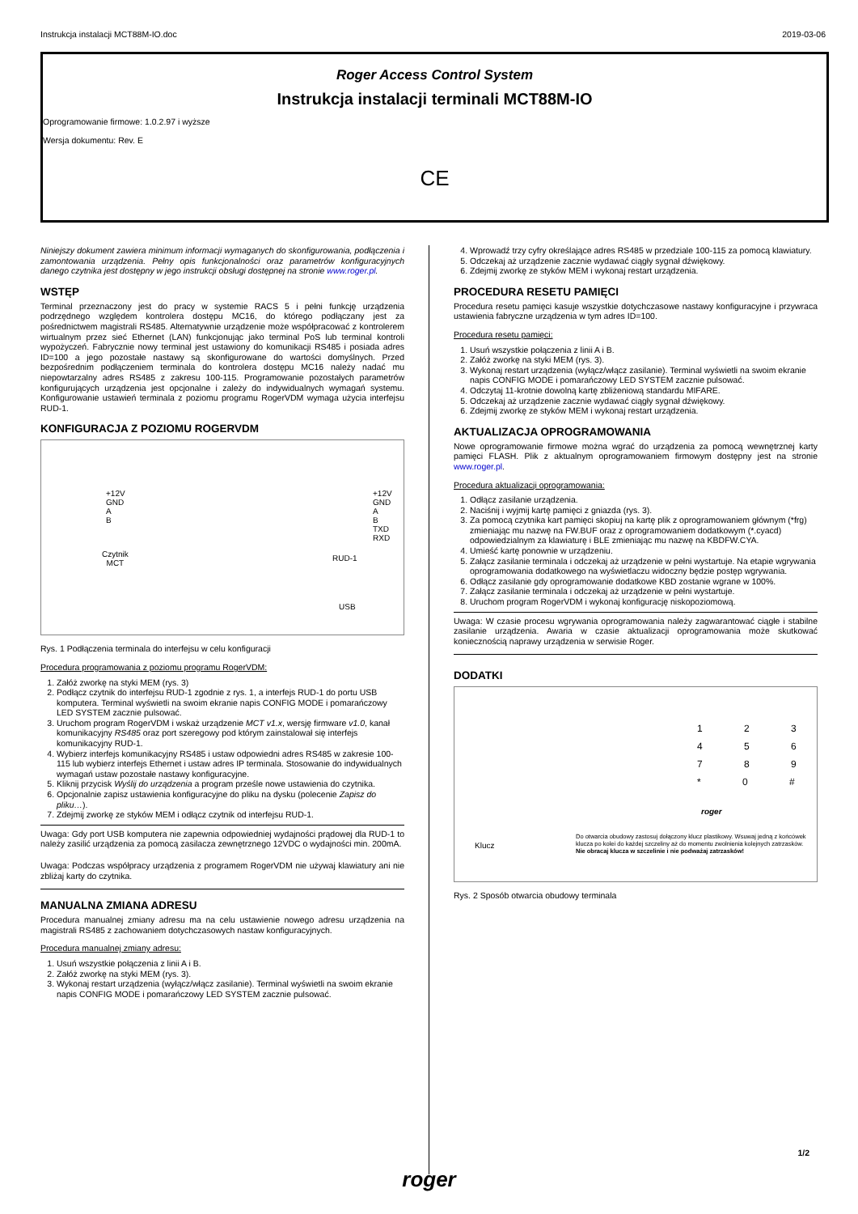Instrukcja instalacji MCT88M-IO.doc 2019-03-06
Roger Access Control System
Instrukcja instalacji terminali MCT88M-IO
Oprogramowanie firmowe: 1.0.2.97 i wyższe
Wersja dokumentu: Rev. E
CE
Niniejszy dokument zawiera minimum informacji wymaganych do skonfigurowania, podłączenia i zamontowania urządzenia. Pełny opis funkcjonalności oraz parametrów konfiguracyjnych danego czytnika jest dostępny w jego instrukcji obsługi dostępnej na stronie www.roger.pl.
WSTĘP
Terminal przeznaczony jest do pracy w systemie RACS 5 i pełni funkcję urządzenia podrzędnego względem kontrolera dostępu MC16, do którego podłączany jest za pośrednictwem magistrali RS485. Alternatywnie urządzenie może współpracować z kontrolerem wirtualnym przez sieć Ethernet (LAN) funkcjonując jako terminal PoS lub terminal kontroli wypożyczeń. Fabrycznie nowy terminal jest ustawiony do komunikacji RS485 i posiada adres ID=100 a jego pozostałe nastawy są skonfigurowane do wartości domyślnych. Przed bezpośrednim podłączeniem terminala do kontrolera dostępu MC16 należy nadać mu niepowtarzalny adres RS485 z zakresu 100-115. Programowanie pozostałych parametrów konfigurujących urządzenia jest opcjonalne i zależy do indywidualnych wymagań systemu. Konfigurowanie ustawień terminala z poziomu programu RogerVDM wymaga użycia interfejsu RUD-1.
KONFIGURACJA Z POZIOMU ROGERVDM
+12V
GND
A
B
Czytnik
MCT
+12V
GND
A
B
TXD
RXD
RUD-1
USB
Rys. 1 Podłączenia terminala do interfejsu w celu konfiguracji
Procedura programowania z poziomu programu RogerVDM:
1. Załóż zworkę na styki MEM (rys. 3)
2. Podłącz czytnik do interfejsu RUD-1 zgodnie z rys. 1, a interfejs RUD-1 do portu USB komputera. Terminal wyświetli na swoim ekranie napis CONFIG MODE i pomarańczowy LED SYSTEM zacznie pulsować.
3. Uruchom program RogerVDM i wskaż urządzenie MCT v1.x, wersję firmware v1.0, kanał komunikacyjny RS485 oraz port szeregowy pod którym zainstalował się interfejs komunikacyjny RUD-1.
4. Wybierz interfejs komunikacyjny RS485 i ustaw odpowiedni adres RS485 w zakresie 100-115 lub wybierz interfejs Ethernet i ustaw adres IP terminala. Stosowanie do indywidualnych wymagań ustaw pozostałe nastawy konfiguracyjne.
5. Kliknij przycisk Wyślij do urządzenia a program prześle nowe ustawienia do czytnika.
6. Opcjonalnie zapisz ustawienia konfiguracyjne do pliku na dysku (polecenie Zapisz do pliku…).
7. Zdejmij zworkę ze styków MEM i odłącz czytnik od interfejsu RUD-1.
Uwaga: Gdy port USB komputera nie zapewnia odpowiedniej wydajności prądowej dla RUD-1 to należy zasilić urządzenia za pomocą zasilacza zewnętrznego 12VDC o wydajności min. 200mA.
Uwaga: Podczas współpracy urządzenia z programem RogerVDM nie używaj klawiatury ani nie zbliżaj karty do czytnika.
MANUALNA ZMIANA ADRESU
Procedura manualnej zmiany adresu ma na celu ustawienie nowego adresu urządzenia na magistrali RS485 z zachowaniem dotychczasowych nastaw konfiguracyjnych.
Procedura manualnej zmiany adresu:
1. Usuń wszystkie połączenia z linii A i B.
2. Załóż zworkę na styki MEM (rys. 3).
3. Wykonaj restart urządzenia (wyłącz/włącz zasilanie). Terminal wyświetli na swoim ekranie napis CONFIG MODE i pomarańczowy LED SYSTEM zacznie pulsować.
4. Wprowadź trzy cyfry określające adres RS485 w przedziale 100-115 za pomocą klawiatury.
5. Odczekaj aż urządzenie zacznie wydawać ciągły sygnał dźwiękowy.
6. Zdejmij zworkę ze styków MEM i wykonaj restart urządzenia.
PROCEDURA RESETU PAMIĘCI
Procedura resetu pamięci kasuje wszystkie dotychczasowe nastawy konfiguracyjne i przywraca ustawienia fabryczne urządzenia w tym adres ID=100.
Procedura resetu pamięci:
1. Usuń wszystkie połączenia z linii A i B.
2. Załóż zworkę na styki MEM (rys. 3).
3. Wykonaj restart urządzenia (wyłącz/włącz zasilanie). Terminal wyświetli na swoim ekranie napis CONFIG MODE i pomarańczowy LED SYSTEM zacznie pulsować.
4. Odczytaj 11-krotnie dowolną kartę zbliżeniową standardu MIFARE.
5. Odczekaj aż urządzenie zacznie wydawać ciągły sygnał dźwiękowy.
6. Zdejmij zworkę ze styków MEM i wykonaj restart urządzenia.
AKTUALIZACJA OPROGRAMOWANIA
Nowe oprogramowanie firmowe można wgrać do urządzenia za pomocą wewnętrznej karty pamięci FLASH. Plik z aktualnym oprogramowaniem firmowym dostępny jest na stronie www.roger.pl.
Procedura aktualizacji oprogramowania:
1. Odłącz zasilanie urządzenia.
2. Naciśnij i wyjmij kartę pamięci z gniazda (rys. 3).
3. Za pomocą czytnika kart pamięci skopiuj na kartę plik z oprogramowaniem głównym (*frg) zmieniając mu nazwę na FW.BUF oraz z oprogramowaniem dodatkowym (*.cyacd) odpowiedzialnym za klawiaturę i BLE zmieniając mu nazwę na KBDFW.CYA.
4. Umieść kartę ponownie w urządzeniu.
5. Załącz zasilanie terminala i odczekaj aż urządzenie w pełni wystartuje. Na etapie wgrywania oprogramowania dodatkowego na wyświetlaczu widoczny będzie postęp wgrywania.
6. Odłącz zasilanie gdy oprogramowanie dodatkowe KBD zostanie wgrane w 100%.
7. Załącz zasilanie terminala i odczekaj aż urządzenie w pełni wystartuje.
8. Uruchom program RogerVDM i wykonaj konfigurację niskopoziomową.
Uwaga: W czasie procesu wgrywania oprogramowania należy zagwarantować ciągłe i stabilne zasilanie urządzenia. Awaria w czasie aktualizacji oprogramowania może skutkować koniecznością naprawy urządzenia w serwisie Roger.
DODATKI
1 2 3
4 5 6
7 8 9
* 0 #
roger
Klucz
Do otwarcia obudowy zastosuj dołączony klucz plastikowy. Wsuwaj jedną z końcówek klucza po kolei do każdej szczeliny aż do momentu zwolnienia kolejnych zatrzasków. Nie obracaj klucza w szczelinie i nie podważaj zatrzasków!
Rys. 2 Sposób otwarcia obudowy terminala
1/2
roger